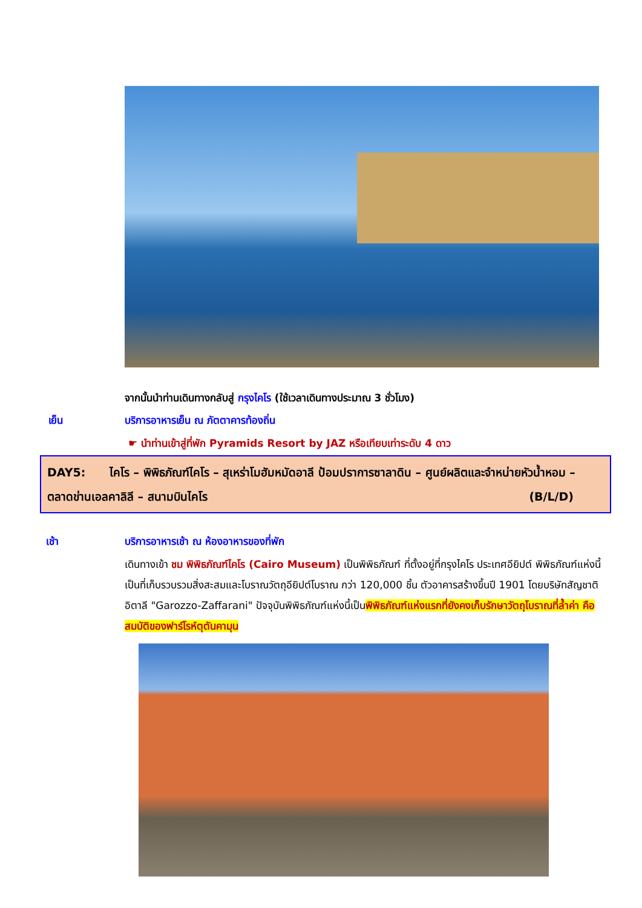จากนั้นนำท่านเดินทางกลับสู่ กรุงไคโร (ใช้เวลาเดินทางประมาณ 3 ชั่วโมง)
เย็น บริการอาหารเย็น ณ ภัตตาคารท้องถิ่น
☛ นำท่านเข้าสู่ที่พัก Pyramids Resort by JAZ หรือเทียบเท่าระดับ 4 ดาว
DAY5: ไคโร – พิพิธภัณฑ์ไคโร – สุเหร่าโมฮัมหมัดอาลี ป้อมปราการซาลาดิน – ศูนย์ผลิตและจำหน่ายหัวน้ำหอม – ตลาดข่านเอลคาลิลี – สนามบินไคโร (B/L/D)
เช้า บริการอาหารเช้า ณ ห้องอาหารของที่พัก
เดินทางเข้า ชม พิพิธภัณฑ์ไคโร (Cairo Museum) เป็นพิพิธภัณฑ์ ที่ตั้งอยู่ที่กรุงไคโร ประเทศอียิปต์ พิพิธภัณฑ์แห่งนี้เป็นที่เก็บรวบรวมสิ่งสะสมและโบราณวัตถุอียิปต์โบราณ กว่า 120,000 ชิ้น ตัวอาคารสร้างขึ้นปี 1901 โดยบริษัทสัญชาติอิตาลี "Garozzo-Zaffarani" ปัจจุบันพิพิธภัณฑ์แห่งนี้เป็นพิพิธภัณฑ์แห่งแรกที่ยังคงเก็บรักษาวัตถุโบราณที่ล้ำค่า คือ สมบัติของฟาร์โรห์ตุตันคามุน